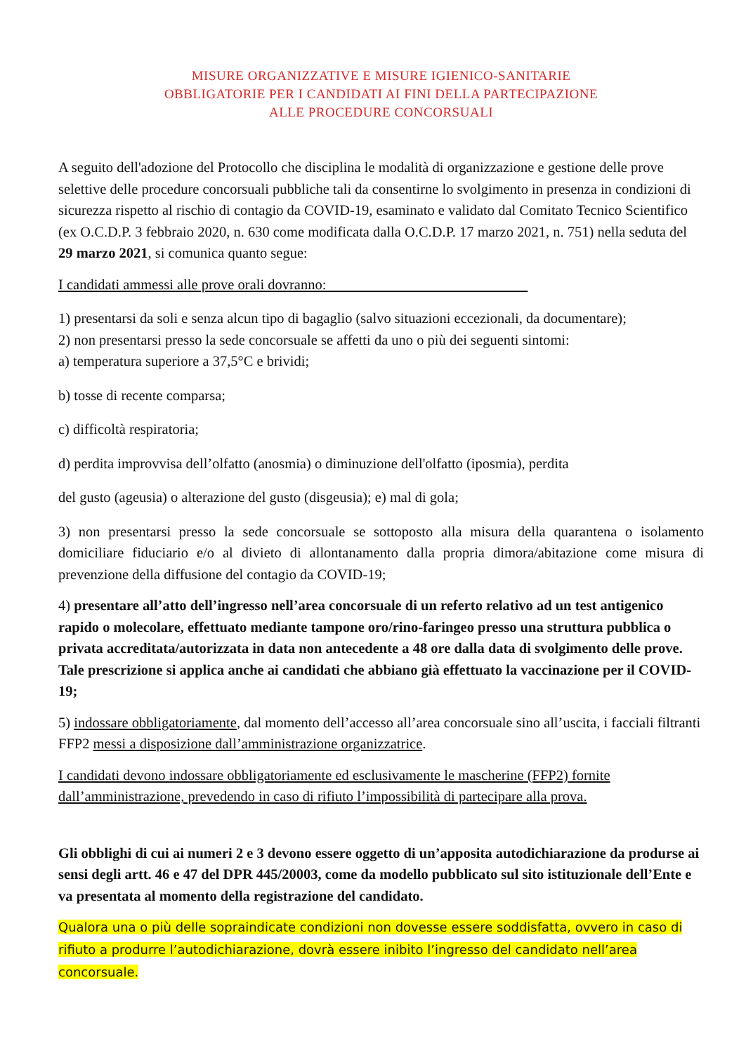MISURE ORGANIZZATIVE E MISURE IGIENICO-SANITARIE
OBBLIGATORIE PER I CANDIDATI AI FINI DELLA PARTECIPAZIONE
ALLE PROCEDURE CONCORSUALI
A seguito dell'adozione del Protocollo che disciplina le modalità di organizzazione e gestione delle prove selettive delle procedure concorsuali pubbliche tali da consentirne lo svolgimento in presenza in condizioni di sicurezza rispetto al rischio di contagio da COVID-19, esaminato e validato dal Comitato Tecnico Scientifico (ex O.C.D.P. 3 febbraio 2020, n. 630 come modificata dalla O.C.D.P. 17 marzo 2021, n. 751) nella seduta del 29 marzo 2021, si comunica quanto segue:
I candidati ammessi alle prove orali dovranno:
1) presentarsi da soli e senza alcun tipo di bagaglio (salvo situazioni eccezionali, da documentare);
2) non presentarsi presso la sede concorsuale se affetti da uno o più dei seguenti sintomi:
a) temperatura superiore a 37,5°C e brividi;
b) tosse di recente comparsa;
c) difficoltà respiratoria;
d) perdita improvvisa dell’olfatto (anosmia) o diminuzione dell'olfatto (iposmia), perdita
del gusto (ageusia) o alterazione del gusto (disgeusia); e) mal di gola;
3) non presentarsi presso la sede concorsuale se sottoposto alla misura della quarantena o isolamento domiciliare fiduciario e/o al divieto di allontanamento dalla propria dimora/abitazione come misura di prevenzione della diffusione del contagio da COVID-19;
4) presentare all’atto dell’ingresso nell’area concorsuale di un referto relativo ad un test antigenico rapido o molecolare, effettuato mediante tampone oro/rino-faringeo presso una struttura pubblica o privata accreditata/autorizzata in data non antecedente a 48 ore dalla data di svolgimento delle prove. Tale prescrizione si applica anche ai candidati che abbiano già effettuato la vaccinazione per il COVID-19;
5) indossare obbligatoriamente, dal momento dell’accesso all’area concorsuale sino all’uscita, i facciali filtranti FFP2 messi a disposizione dall’amministrazione organizzatrice.
I candidati devono indossare obbligatoriamente ed esclusivamente le mascherine (FFP2) fornite dall’amministrazione, prevedendo in caso di rifiuto l’impossibilità di partecipare alla prova.
Gli obblighi di cui ai numeri 2 e 3 devono essere oggetto di un’apposita autodichiarazione da produrse ai sensi degli artt. 46 e 47 del DPR 445/20003, come da modello pubblicato sul sito istituzionale dell’Ente e va presentata al momento della registrazione del candidato.
Qualora una o più delle sopraindicate condizioni non dovesse essere soddisfatta, ovvero in caso di rifiuto a produrre l’autodichiarazione, dovrà essere inibito l’ingresso del candidato nell’area concorsuale.